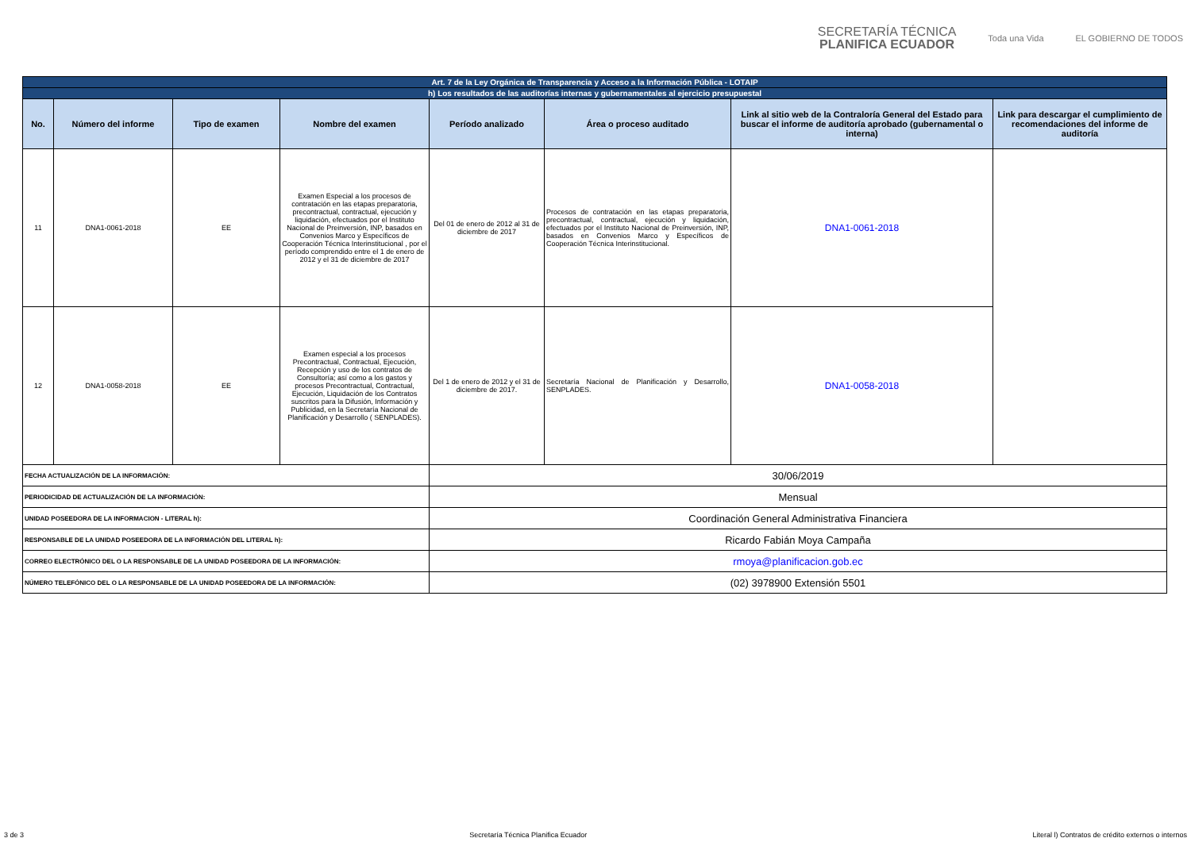SECRETARÍA TÉCNICA
PLANIFICA ECUADOR
Toda una Vida EL GOBIERNO DE TODOS
| Art. 7 de la Ley Orgánica de Transparencia y Acceso a la Información Pública - LOTAIP | | | | | | | |
| h) Los resultados de las auditorías internas y gubernamentales al ejercicio presupuestal | | | | | | | |
| No. | Número del informe | Tipo de examen | Nombre del examen | Período analizado | Área o proceso auditado | Link al sitio web de la Contraloría General del Estado para buscar el informe de auditoría aprobado (gubernamental o interna) | Link para descargar el cumplimiento de recomendaciones del informe de auditoría |
| 11 | DNA1-0061-2018 | EE | Examen Especial a los procesos de contratación en las etapas preparatoria, precontractual, contractual, ejecución y liquidación, efectuados por el Instituto Nacional de Preinversión, INP, basados en Convenios Marco y Específicos de Cooperación Técnica Interinstitucional , por el período comprendido entre el 1 de enero de 2012 y el 31 de diciembre de 2017 | Del 01 de enero de 2012 al 31 de diciembre de 2017 | Procesos de contratación en las etapas preparatoria, precontractual, contractual, ejecución y liquidación, efectuados por el Instituto Nacional de Preinversión, INP, basados en Convenios Marco y Específicos de Cooperación Técnica Interinstitucional. | DNA1-0061-2018 | |
| 12 | DNA1-0058-2018 | EE | Examen especial a los procesos Precontractual, Contractual, Ejecución, Recepción y uso de los contratos de Consultoría; así como a los gastos y procesos Precontractual, Contractual, Ejecución, Liquidación de los Contratos suscritos para la Difusión, Información y Publicidad, en la Secretaría Nacional de Planificación y Desarrollo ( SENPLADES). | Del 1 de enero de 2012 y el 31 de diciembre de 2017. | Secretaría Nacional de Planificación y Desarrollo, SENPLADES. | DNA1-0058-2018 | |
| FECHA ACTUALIZACIÓN DE LA INFORMACIÓN: | | | | 30/06/2019 | | | |
| PERIODICIDAD DE ACTUALIZACIÓN DE LA INFORMACIÓN: | | | | Mensual | | | |
| UNIDAD POSEEDORA DE LA INFORMACION - LITERAL h): | | | | Coordinación General Administrativa Financiera | | | |
| RESPONSABLE DE LA UNIDAD POSEEDORA DE LA INFORMACIÓN DEL LITERAL h): | | | | Ricardo Fabián Moya Campaña | | | |
| CORREO ELECTRÓNICO DEL O LA RESPONSABLE DE LA UNIDAD POSEEDORA DE LA INFORMACIÓN: | | | | rmoya@planificacion.gob.ec | | | |
| NÚMERO TELEFÓNICO DEL O LA RESPONSABLE DE LA UNIDAD POSEEDORA DE LA INFORMACIÓN: | | | | (02) 3978900 Extensión 5501 | | | |
3 de 3 Secretaría Técnica Planifica Ecuador Literal l) Contratos de crédito externos o internos